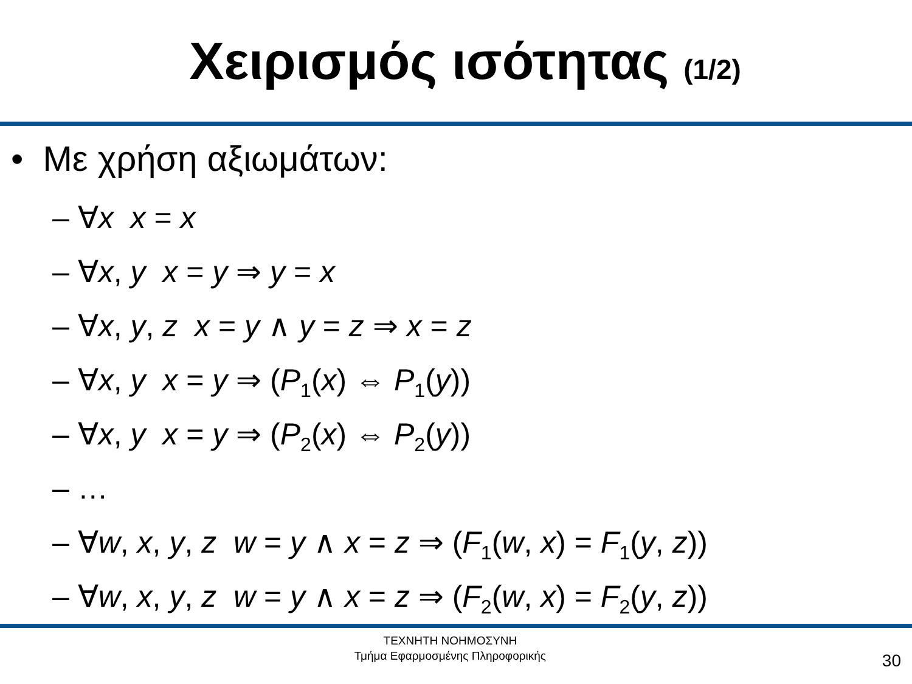Χειρισμός ισότητας (1/2)
• Με χρήση αξιωμάτων:
– ∀x x = x
– ∀x, y x = y ⇒ y = x
– ∀x, y, z x = y ∧ y = z ⇒ x = z
– ∀x, y x = y ⇒ (P<sub>1</sub>(x) ⇔ P<sub>1</sub>(y))
– ∀x, y x = y ⇒ (P<sub>2</sub>(x) ⇔ P<sub>2</sub>(y))
– …
– ∀w, x, y, z w = y ∧ x = z ⇒ (F<sub>1</sub>(w, x) = F<sub>1</sub>(y, z))
– ∀w, x, y, z w = y ∧ x = z ⇒ (F<sub>2</sub>(w, x) = F<sub>2</sub>(y, z))
ΤΕΧΝΗΤΗ ΝΟΗΜΟΣΥΝΗ
Τμήμα Εφαρμοσμένης Πληροφορικής
30